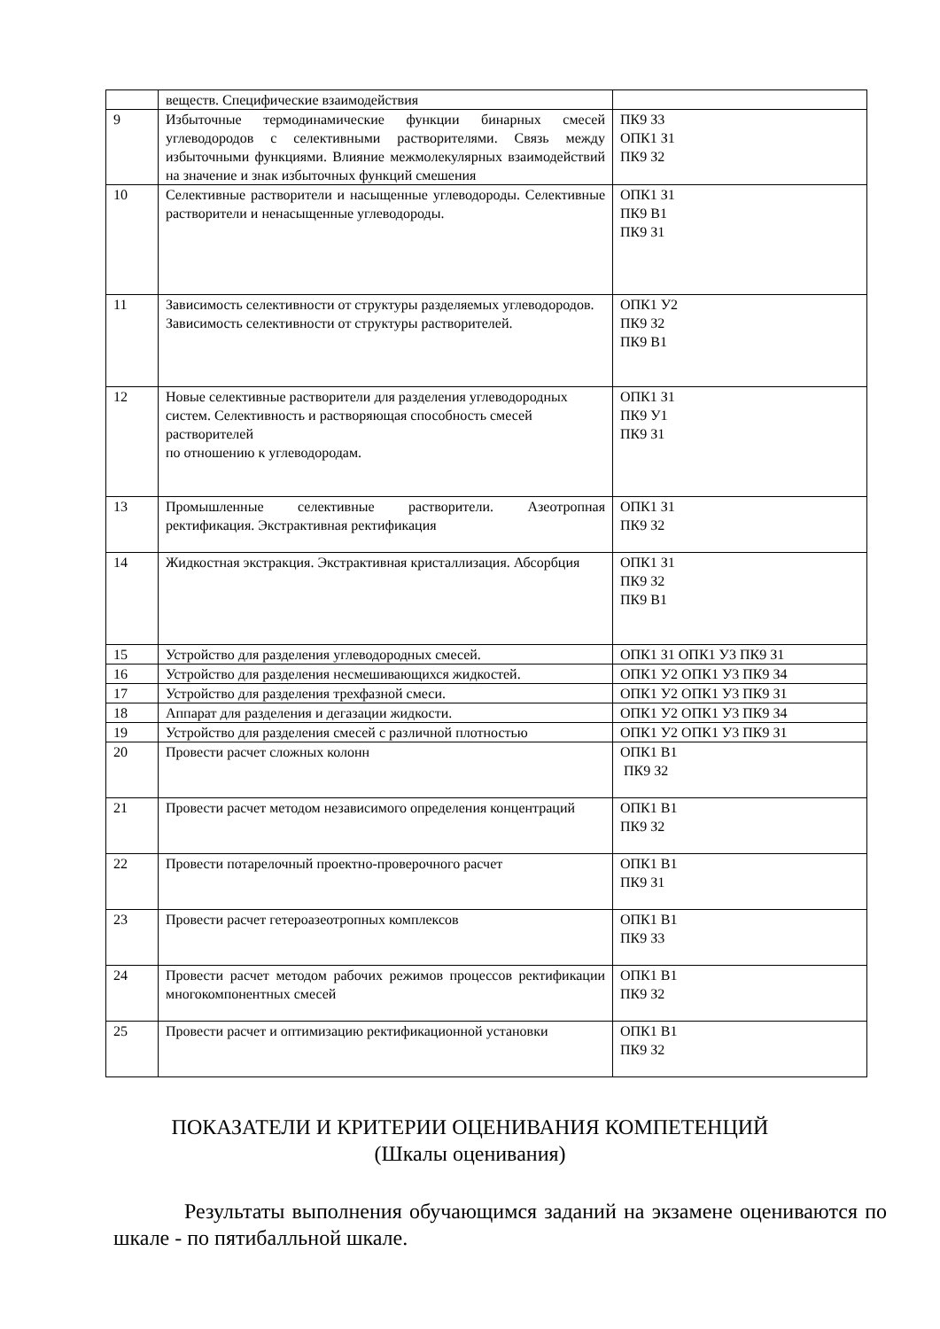| | веществ. Специфические взаимодействия | |
| 9 | Избыточные термодинамические функции бинарных смесей углеводородов с селективными растворителями. Связь между избыточными функциями. Влияние межмолекулярных взаимодействий на значение и знак избыточных функций смешения | ПК9 З3 ОПК1 З1 ПК9 З2 |
| 10 | Селективные растворители и насыщенные углеводороды. Селективные растворители и ненасыщенные углеводороды. | ОПК1 З1 ПК9 В1 ПК9 З1 |
| 11 | Зависимость селективности от структуры разделяемых углеводородов. Зависимость селективности от структуры растворителей. | ОПК1 У2 ПК9 З2 ПК9 В1 |
| 12 | Новые селективные растворители для разделения углеводородных систем. Селективность и растворяющая способность смесей растворителей по отношению к углеводородам. | ОПК1 З1 ПК9 У1 ПК9 З1 |
| 13 | Промышленные селективные растворители. Азеотропная ректификация. Экстрактивная ректификация | ОПК1 З1 ПК9 З2 |
| 14 | Жидкостная экстракция. Экстрактивная кристаллизация. Абсорбция | ОПК1 З1 ПК9 З2 ПК9 В1 |
| 15 | Устройство для разделения углеводородных смесей. | ОПК1 З1 ОПК1 У3 ПК9 З1 |
| 16 | Устройство для разделения несмешивающихся жидкостей. | ОПК1 У2 ОПК1 У3 ПК9 З4 |
| 17 | Устройство для разделения трехфазной смеси. | ОПК1 У2 ОПК1 У3 ПК9 З1 |
| 18 | Аппарат для разделения и дегазации жидкости. | ОПК1 У2 ОПК1 У3 ПК9 З4 |
| 19 | Устройство для разделения смесей с различной плотностью | ОПК1 У2 ОПК1 У3 ПК9 З1 |
| 20 | Провести расчет сложных колонн | ОПК1 В1 ПК9 З2 |
| 21 | Провести расчет методом независимого определения концентраций | ОПК1 В1 ПК9 З2 |
| 22 | Провести потарелочный проектно-проверочного расчет | ОПК1 В1 ПК9 З1 |
| 23 | Провести расчет гетероазеотропных комплексов | ОПК1 В1 ПК9 З3 |
| 24 | Провести расчет методом рабочих режимов процессов ректификации многокомпонентных смесей | ОПК1 В1 ПК9 З2 |
| 25 | Провести расчет и оптимизацию ректификационной установки | ОПК1 В1 ПК9 З2 |
ПОКАЗАТЕЛИ И КРИТЕРИИ ОЦЕНИВАНИЯ КОМПЕТЕНЦИЙ
(Шкалы оценивания)
Результаты выполнения обучающимся заданий на экзамене оцениваются по шкале - по пятибалльной шкале.